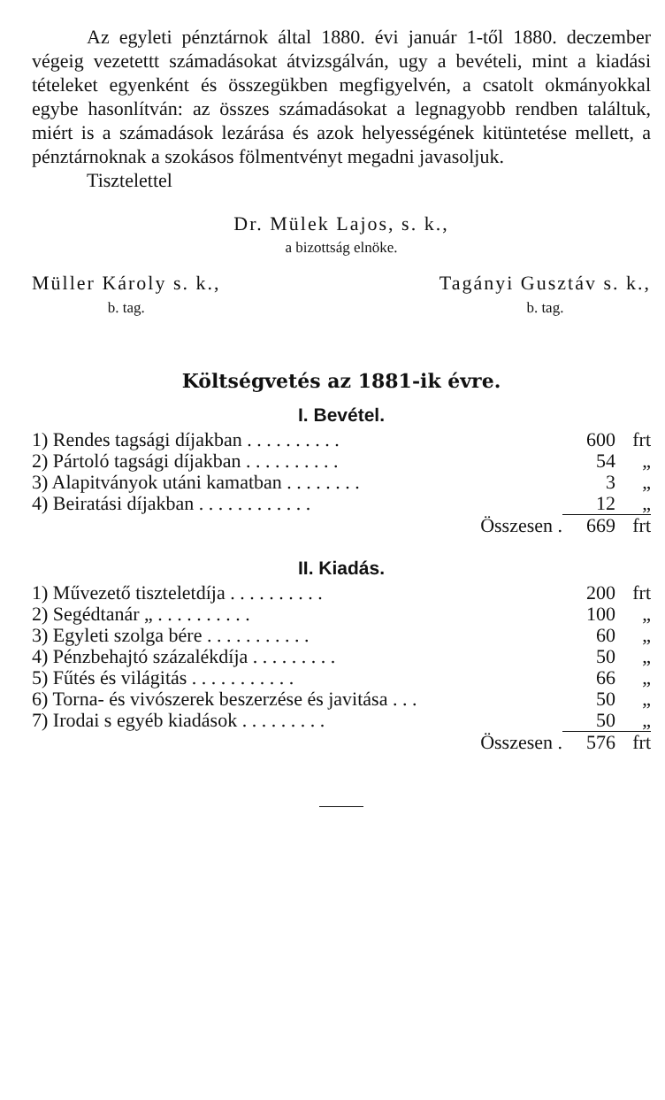Az egyleti pénztárnok által 1880. évi január 1-től 1880. deczember végeig vezetettt számadásokat átvizsgálván, ugy a bevételi, mint a kiadási tételeket egyenként és összegükben megfigyelvén, a csatolt okmányokkal egybe hasonlítván: az összes számadásokat a legnagyobb rendben találtuk, miért is a számadások lezárása és azok helyességének kitüntetése mellett, a pénztárnoknak a szokásos fölmentvényt megadni javasoljuk.
Tisztelettel
Dr. Mülek Lajos, s. k.,
a bizottság elnöke.
Müller Károly s. k.,
b. tag.
Tagányi Gusztáv s. k.,
b. tag.
Költségvetés az 1881-ik évre.
I. Bevétel.
| 1) Rendes tagsági díjakban . . . . . . . . . . | 600 | frt |
| 2) Pártoló tagsági díjakban . . . . . . . . . . | 54 | „ |
| 3) Alapitványok utáni kamatban . . . . . . . . | 3 | „ |
| 4) Beiratási díjakban . . . . . . . . . . . . | 12 | „ |
| Összesen . | 669 | frt |
II. Kiadás.
| 1) Művezető tiszteletdíja . . . . . . . . . . | 200 | frt |
| 2) Segédtanár „ . . . . . . . . . . | 100 | „ |
| 3) Egyleti szolga bére . . . . . . . . . . . | 60 | „ |
| 4) Pénzbehajtó százalékdíja . . . . . . . . . | 50 | „ |
| 5) Fűtés és világitás . . . . . . . . . . . | 66 | „ |
| 6) Torna- és vivószerek beszerzése és javitása . . . | 50 | „ |
| 7) Irodai s egyéb kiadások . . . . . . . . . | 50 | „ |
| Összesen . | 576 | frt |